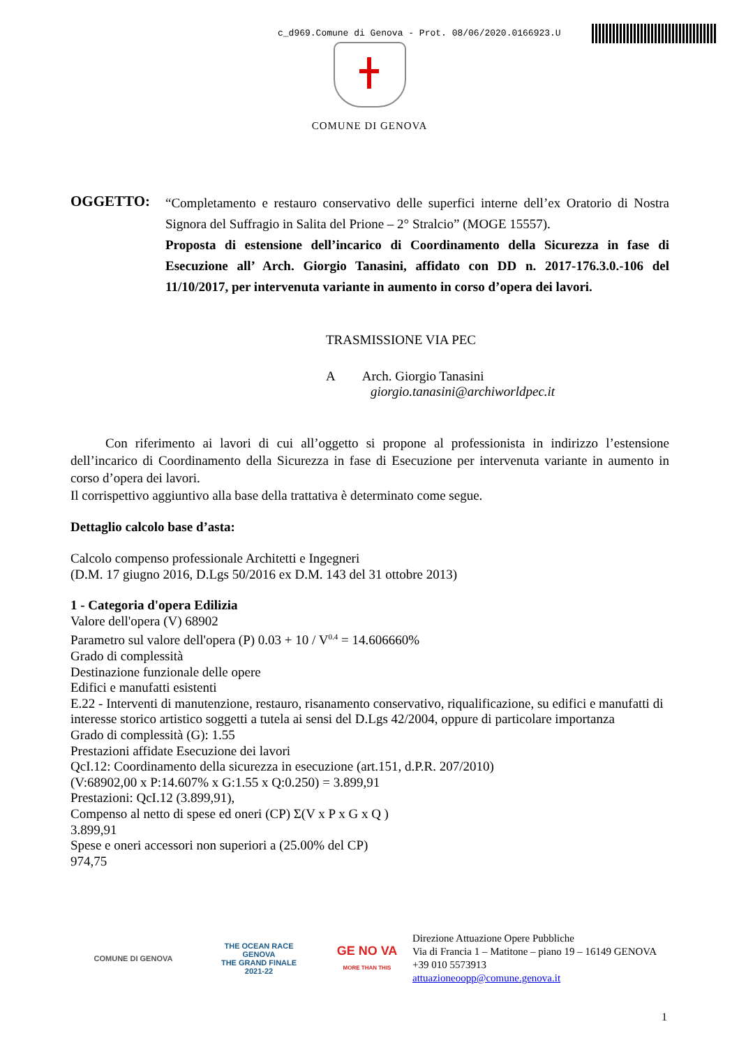c_d969.Comune di Genova - Prot. 08/06/2020.0166923.U
COMUNE DI GENOVA
OGGETTO:
“Completamento e restauro conservativo delle superfici interne dell’ex Oratorio di Nostra Signora del Suffragio in Salita del Prione – 2° Stralcio” (MOGE 15557).
Proposta di estensione dell’incarico di Coordinamento della Sicurezza in fase di Esecuzione all’ Arch. Giorgio Tanasini, affidato con DD n. 2017-176.3.0.-106 del 11/10/2017, per intervenuta variante in aumento in corso d’opera dei lavori.
TRASMISSIONE VIA PEC
A Arch. Giorgio Tanasini
giorgio.tanasini@archiworldpec.it
Con riferimento ai lavori di cui all’oggetto si propone al professionista in indirizzo l’estensione dell’incarico di Coordinamento della Sicurezza in fase di Esecuzione per intervenuta variante in aumento in corso d’opera dei lavori.
Il corrispettivo aggiuntivo alla base della trattativa è determinato come segue.
Dettaglio calcolo base d’asta:
Calcolo compenso professionale Architetti e Ingegneri
(D.M. 17 giugno 2016, D.Lgs 50/2016 ex D.M. 143 del 31 ottobre 2013)
1 - Categoria d'opera Edilizia
Valore dell'opera (V) 68902
Parametro sul valore dell'opera (P) 0.03 + 10 / V<sup>0.4</sup> = 14.606660%
Grado di complessità
Destinazione funzionale delle opere
Edifici e manufatti esistenti
E.22 - Interventi di manutenzione, restauro, risanamento conservativo, riqualificazione, su edifici e manufatti di interesse storico artistico soggetti a tutela ai sensi del D.Lgs 42/2004, oppure di particolare importanza
Grado di complessità (G): 1.55
Prestazioni affidate Esecuzione dei lavori
QcI.12: Coordinamento della sicurezza in esecuzione (art.151, d.P.R. 207/2010)
(V:68902,00 x P:14.607% x G:1.55 x Q:0.250) = 3.899,91
Prestazioni: QcI.12 (3.899,91),
Compenso al netto di spese ed oneri (CP) Σ(V x P x G x Q )
3.899,91
Spese e oneri accessori non superiori a (25.00% del CP)
974,75
COMUNE DI GENOVA
THE OCEAN RACE
GENOVA
THE GRAND FINALE
2021-22
GE NO VA
MORE THAN THIS
Direzione Attuazione Opere Pubbliche
Via di Francia 1 – Matitone – piano 19 – 16149 GENOVA
+39 010 5573913
attuazioneoopp@comune.genova.it
1